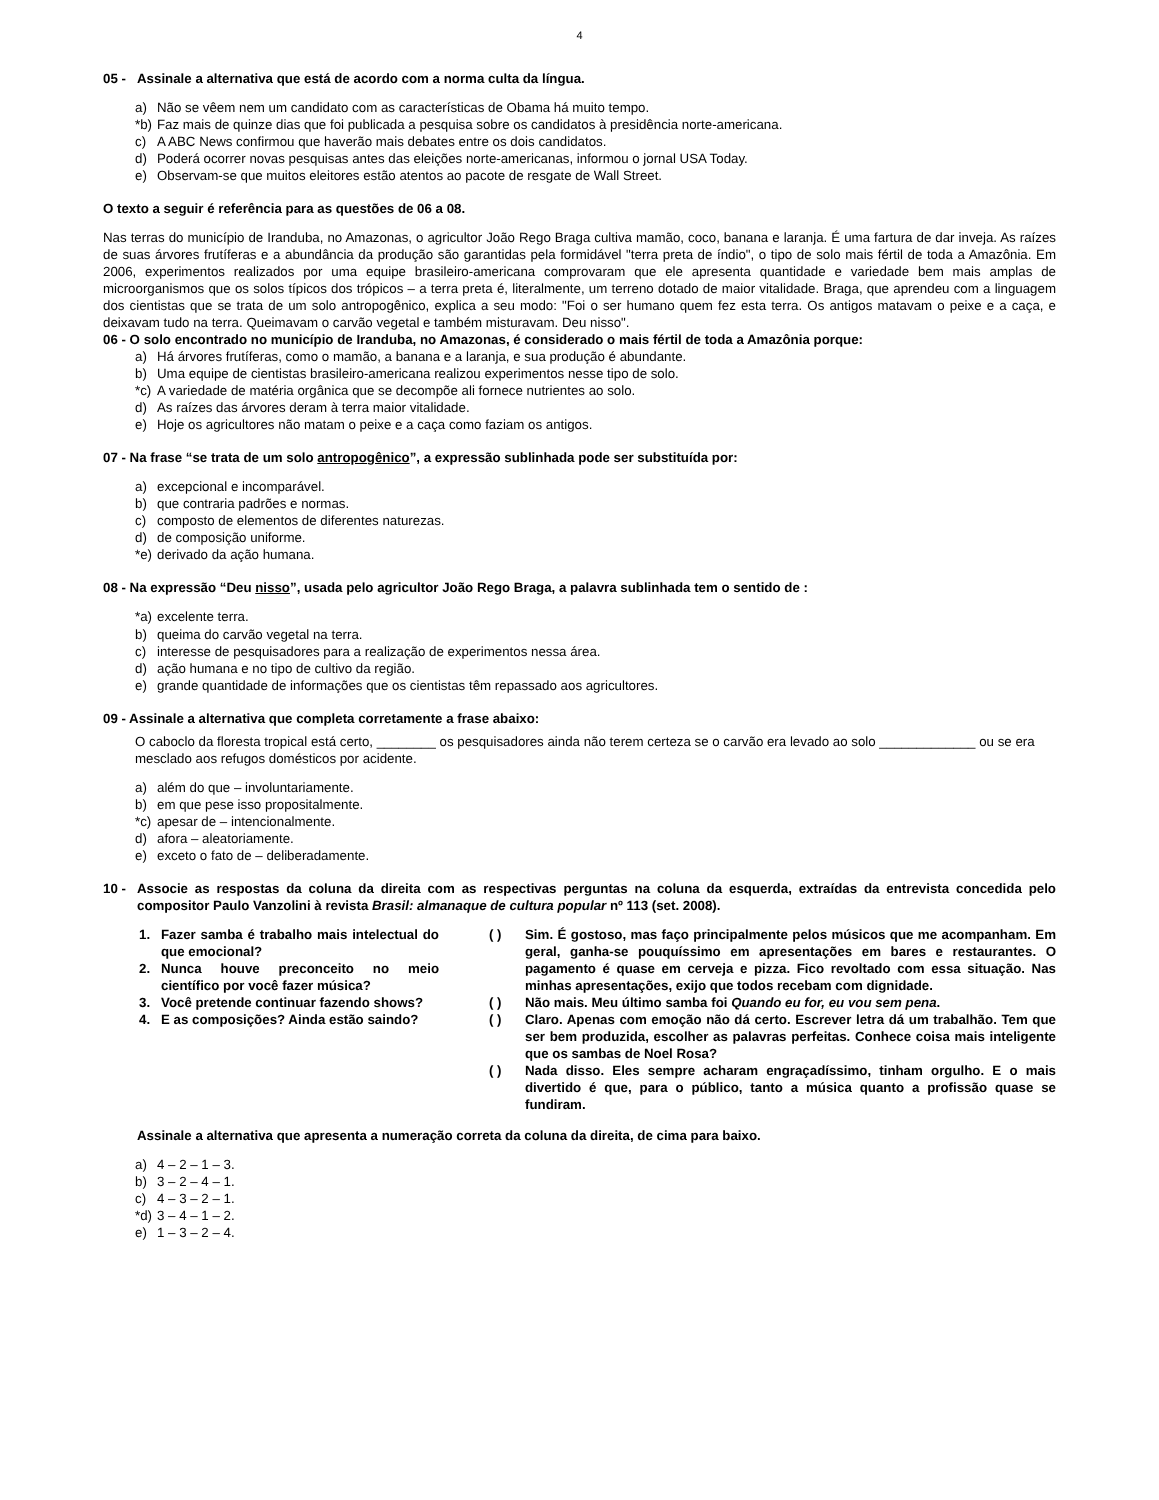4
05 - Assinale a alternativa que está de acordo com a norma culta da língua.
a) Não se vêem nem um candidato com as características de Obama há muito tempo.
*b) Faz mais de quinze dias que foi publicada a pesquisa sobre os candidatos à presidência norte-americana.
c) A ABC News confirmou que haverão mais debates entre os dois candidatos.
d) Poderá ocorrer novas pesquisas antes das eleições norte-americanas, informou o jornal USA Today.
e) Observam-se que muitos eleitores estão atentos ao pacote de resgate de Wall Street.
O texto a seguir é referência para as questões de 06 a 08.
Nas terras do município de Iranduba, no Amazonas, o agricultor João Rego Braga cultiva mamão, coco, banana e laranja. É uma fartura de dar inveja. As raízes de suas árvores frutíferas e a abundância da produção são garantidas pela formidável "terra preta de índio", o tipo de solo mais fértil de toda a Amazônia. Em 2006, experimentos realizados por uma equipe brasileiro-americana comprovaram que ele apresenta quantidade e variedade bem mais amplas de microorganismos que os solos típicos dos trópicos – a terra preta é, literalmente, um terreno dotado de maior vitalidade. Braga, que aprendeu com a linguagem dos cientistas que se trata de um solo antropogênico, explica a seu modo: "Foi o ser humano quem fez esta terra. Os antigos matavam o peixe e a caça, e deixavam tudo na terra. Queimavam o carvão vegetal e também misturavam. Deu nisso".
06 - O solo encontrado no município de Iranduba, no Amazonas, é considerado o mais fértil de toda a Amazônia porque:
a) Há árvores frutíferas, como o mamão, a banana e a laranja, e sua produção é abundante.
b) Uma equipe de cientistas brasileiro-americana realizou experimentos nesse tipo de solo.
*c) A variedade de matéria orgânica que se decompõe ali fornece nutrientes ao solo.
d) As raízes das árvores deram à terra maior vitalidade.
e) Hoje os agricultores não matam o peixe e a caça como faziam os antigos.
07 - Na frase “se trata de um solo antropogênico”, a expressão sublinhada pode ser substituída por:
a) excepcional e incomparável.
b) que contraria padrões e normas.
c) composto de elementos de diferentes naturezas.
d) de composição uniforme.
*e) derivado da ação humana.
08 - Na expressão “Deu nisso”, usada pelo agricultor João Rego Braga, a palavra sublinhada tem o sentido de :
*a) excelente terra.
b) queima do carvão vegetal na terra.
c) interesse de pesquisadores para a realização de experimentos nessa área.
d) ação humana e no tipo de cultivo da região.
e) grande quantidade de informações que os cientistas têm repassado aos agricultores.
09 - Assinale a alternativa que completa corretamente a frase abaixo:
O caboclo da floresta tropical está certo, ________ os pesquisadores ainda não terem certeza se o carvão era levado ao solo _____________ ou se era mesclado aos refugos domésticos por acidente.
a) além do que – involuntariamente.
b) em que pese isso propositalmente.
*c) apesar de – intencionalmente.
d) afora – aleatoriamente.
e) exceto o fato de – deliberadamente.
10 - Associe as respostas da coluna da direita com as respectivas perguntas na coluna da esquerda, extraídas da entrevista concedida pelo compositor Paulo Vanzolini à revista Brasil: almanaque de cultura popular nº 113 (set. 2008).
1. Fazer samba é trabalho mais intelectual do que emocional?
2. Nunca houve preconceito no meio científico por você fazer música?
3. Você pretende continuar fazendo shows?
4. E as composições? Ainda estão saindo?
( ) Sim. É gostoso, mas faço principalmente pelos músicos que me acompanham. Em geral, ganha-se pouquíssimo em apresentações em bares e restaurantes. O pagamento é quase em cerveja e pizza. Fico revoltado com essa situação. Nas minhas apresentações, exijo que todos recebam com dignidade.
( ) Não mais. Meu último samba foi Quando eu for, eu vou sem pena.
( ) Claro. Apenas com emoção não dá certo. Escrever letra dá um trabalhão. Tem que ser bem produzida, escolher as palavras perfeitas. Conhece coisa mais inteligente que os sambas de Noel Rosa?
( ) Nada disso. Eles sempre acharam engraçadíssimo, tinham orgulho. E o mais divertido é que, para o público, tanto a música quanto a profissão quase se fundiram.
Assinale a alternativa que apresenta a numeração correta da coluna da direita, de cima para baixo.
a) 4 – 2 – 1 – 3.
b) 3 – 2 – 4 – 1.
c) 4 – 3 – 2 – 1.
*d) 3 – 4 – 1 – 2.
e) 1 – 3 – 2 – 4.